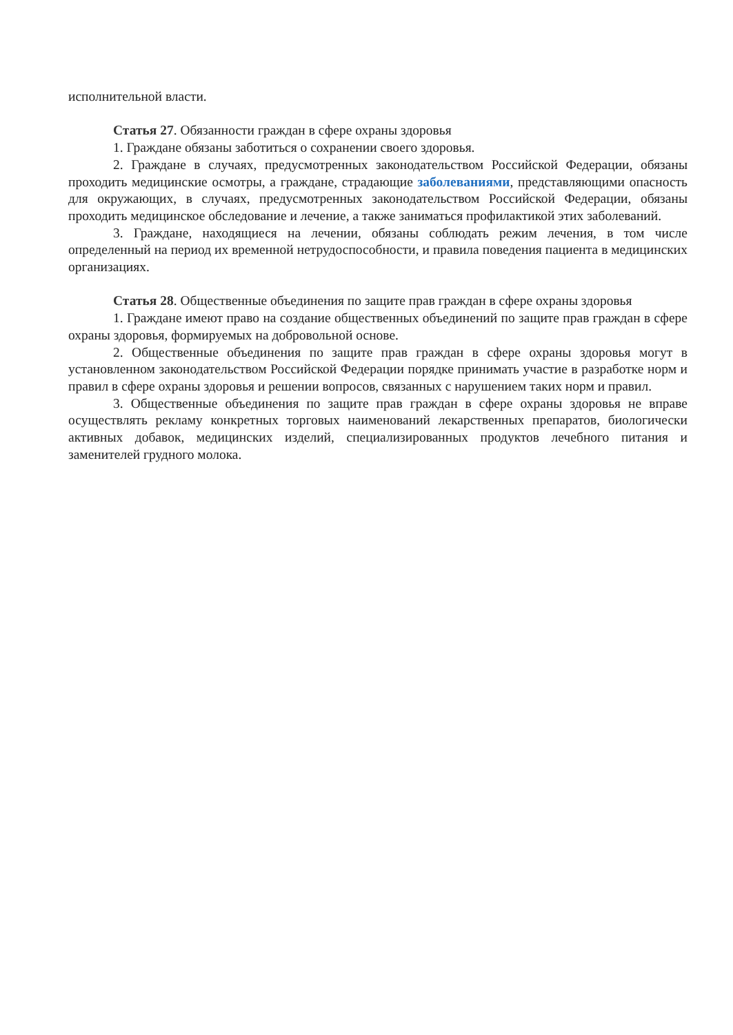исполнительной власти.
Статья 27. Обязанности граждан в сфере охраны здоровья
1. Граждане обязаны заботиться о сохранении своего здоровья.
2. Граждане в случаях, предусмотренных законодательством Российской Федерации, обязаны проходить медицинские осмотры, а граждане, страдающие заболеваниями, представляющими опасность для окружающих, в случаях, предусмотренных законодательством Российской Федерации, обязаны проходить медицинское обследование и лечение, а также заниматься профилактикой этих заболеваний.
3. Граждане, находящиеся на лечении, обязаны соблюдать режим лечения, в том числе определенный на период их временной нетрудоспособности, и правила поведения пациента в медицинских организациях.
Статья 28. Общественные объединения по защите прав граждан в сфере охраны здоровья
1. Граждане имеют право на создание общественных объединений по защите прав граждан в сфере охраны здоровья, формируемых на добровольной основе.
2. Общественные объединения по защите прав граждан в сфере охраны здоровья могут в установленном законодательством Российской Федерации порядке принимать участие в разработке норм и правил в сфере охраны здоровья и решении вопросов, связанных с нарушением таких норм и правил.
3. Общественные объединения по защите прав граждан в сфере охраны здоровья не вправе осуществлять рекламу конкретных торговых наименований лекарственных препаратов, биологически активных добавок, медицинских изделий, специализированных продуктов лечебного питания и заменителей грудного молока.